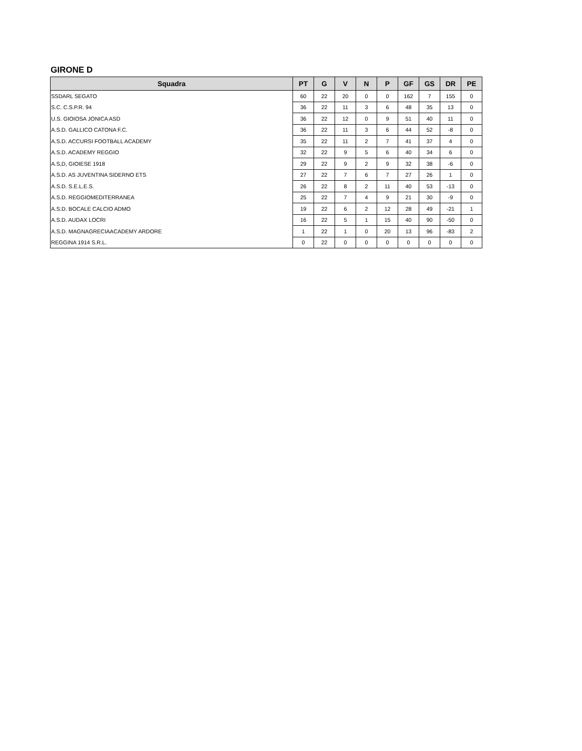GIRONE D
| Squadra | PT | G | V | N | P | GF | GS | DR | PE |
| --- | --- | --- | --- | --- | --- | --- | --- | --- | --- |
| SSDARL SEGATO | 60 | 22 | 20 | 0 | 0 | 162 | 7 | 155 | 0 |
| S.C. C.S.P.R. 94 | 36 | 22 | 11 | 3 | 6 | 48 | 35 | 13 | 0 |
| U.S. GIOIOSA JONICA ASD | 36 | 22 | 12 | 0 | 9 | 51 | 40 | 11 | 0 |
| A.S.D. GALLICO CATONA F.C. | 36 | 22 | 11 | 3 | 6 | 44 | 52 | -8 | 0 |
| A.S.D. ACCURSI FOOTBALL ACADEMY | 35 | 22 | 11 | 2 | 7 | 41 | 37 | 4 | 0 |
| A.S.D. ACADEMY REGGIO | 32 | 22 | 9 | 5 | 6 | 40 | 34 | 6 | 0 |
| A.S,D, GIOIESE 1918 | 29 | 22 | 9 | 2 | 9 | 32 | 38 | -6 | 0 |
| A.S.D. AS JUVENTINA SIDERNO ETS | 27 | 22 | 7 | 6 | 7 | 27 | 26 | 1 | 0 |
| A.S.D. S.E.L.E.S. | 26 | 22 | 8 | 2 | 11 | 40 | 53 | -13 | 0 |
| A.S.D. REGGIOMEDITERRANEA | 25 | 22 | 7 | 4 | 9 | 21 | 30 | -9 | 0 |
| A.S.D. BOCALE CALCIO ADMO | 19 | 22 | 6 | 2 | 12 | 28 | 49 | -21 | 1 |
| A.S.D. AUDAX LOCRI | 16 | 22 | 5 | 1 | 15 | 40 | 90 | -50 | 0 |
| A.S.D. MAGNAGRECIAACADEMY ARDORE | 1 | 22 | 1 | 0 | 20 | 13 | 96 | -83 | 2 |
| REGGINA 1914 S.R.L. | 0 | 22 | 0 | 0 | 0 | 0 | 0 | 0 | 0 |